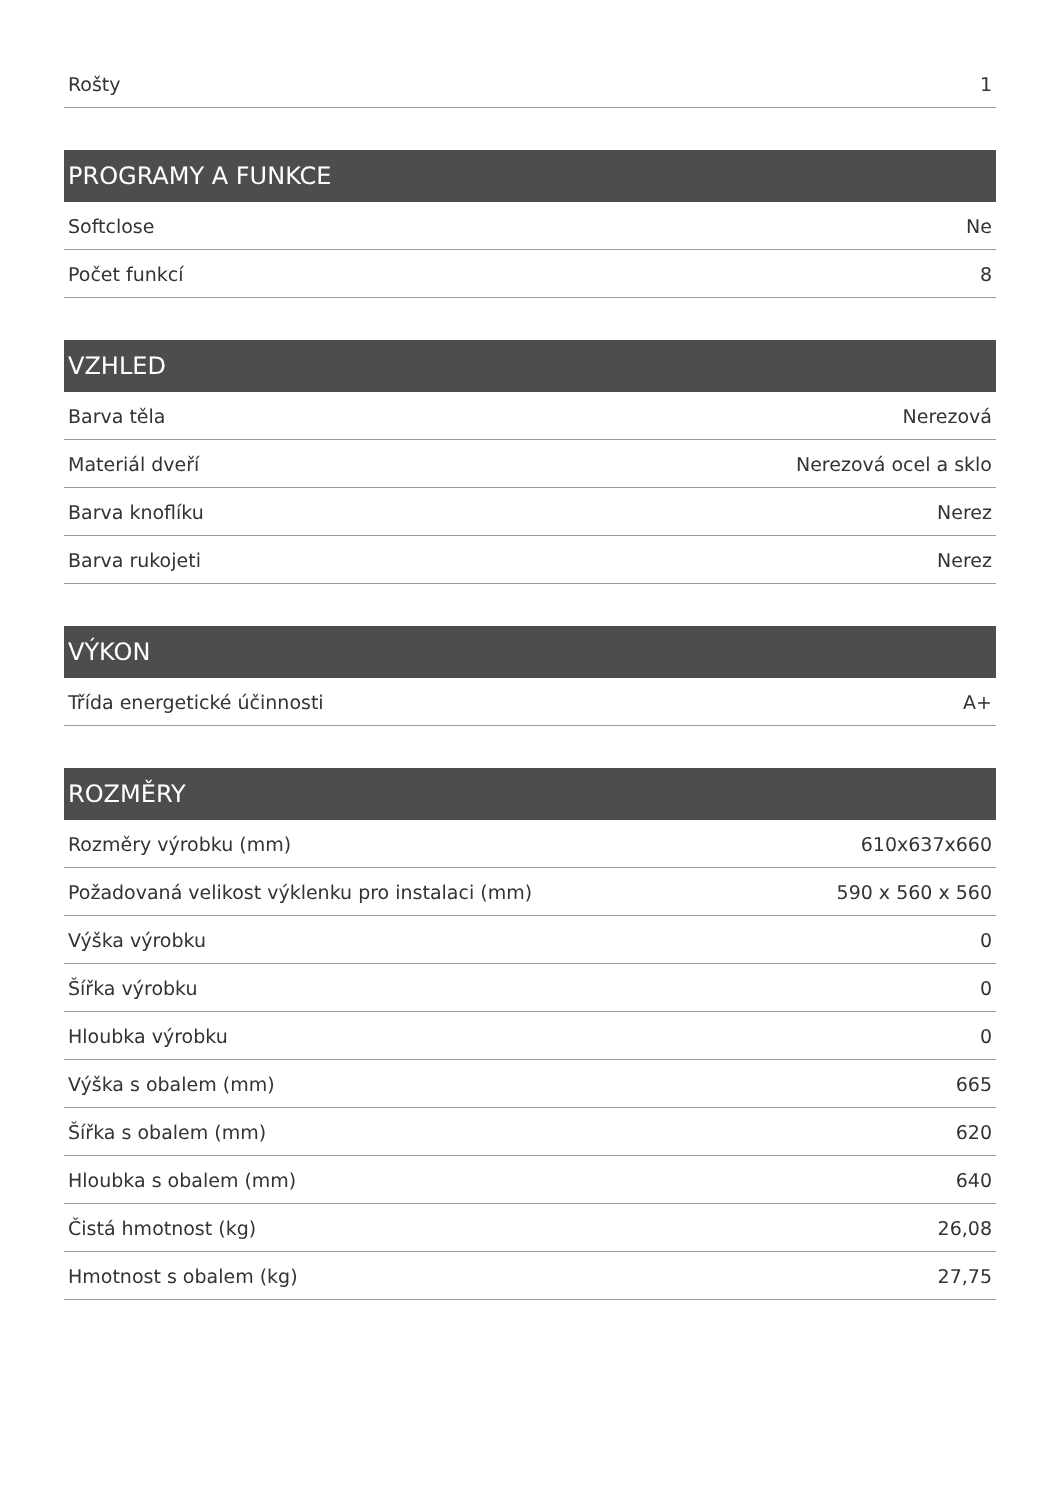| Rošty | 1 |
| PROGRAMY A FUNKCE | |
| Softclose | Ne |
| Počet funkcí | 8 |
| VZHLED | |
| Barva těla | Nerezová |
| Materiál dveří | Nerezová ocel a sklo |
| Barva knoflíku | Nerez |
| Barva rukojeti | Nerez |
| VÝKON | |
| Třída energetické účinnosti | A+ |
| ROZMĚRY | |
| Rozměry výrobku (mm) | 610x637x660 |
| Požadovaná velikost výklenku pro instalaci (mm) | 590 x 560 x 560 |
| Výška výrobku | 0 |
| Šířka výrobku | 0 |
| Hloubka výrobku | 0 |
| Výška s obalem (mm) | 665 |
| Šířka s obalem (mm) | 620 |
| Hloubka s obalem (mm) | 640 |
| Čistá hmotnost (kg) | 26,08 |
| Hmotnost s obalem (kg) | 27,75 |